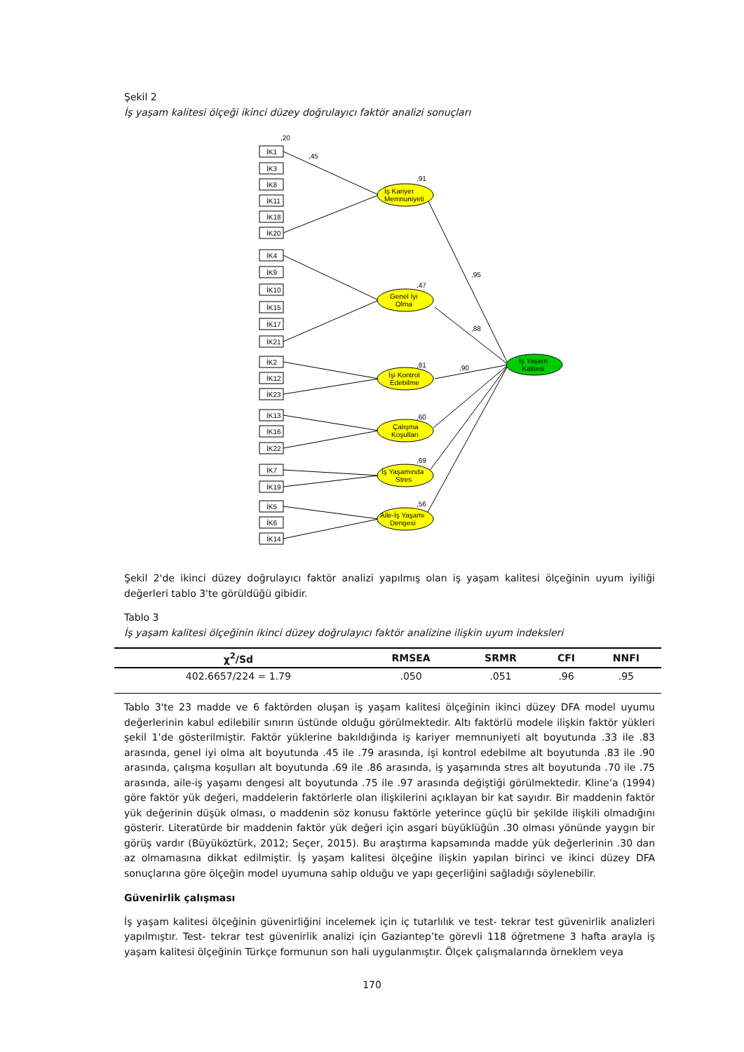Şekil 2
İş yaşam kalitesi ölçeği ikinci düzey doğrulayıcı faktör analizi sonuçları
İK1
İK3
İK8
İK11
İK18
İK20
İK4
İK9
İK10
İK15
İK17
İK21
İK2
İK12
İK23
İK13
İK16
İK22
İK7
İK19
İK5
İK6
İK14
İş Kariyer
Memnuniyeti
Genel İyi
Olma
İşi Kontrol
Edebilme
Çalışma
Koşulları
İş Yaşamında
Stres
Aile-İş Yaşamı
Dengesi
İş Yaşam
Kalitesi
,20
,45
,91
,95
,47
,88
,81
,90
,60
,69
,56
Şekil 2'de ikinci düzey doğrulayıcı faktör analizi yapılmış olan iş yaşam kalitesi ölçeğinin uyum iyiliği değerleri tablo 3'te görüldüğü gibidir.
Tablo 3
İş yaşam kalitesi ölçeğinin ikinci düzey doğrulayıcı faktör analizine ilişkin uyum indeksleri
| χ<sup>2</sup>/Sd | RMSEA | SRMR | CFI | NNFI |
| --- | --- | --- | --- | --- |
| 402.6657/224 = 1.79 | .050 | .051 | .96 | .95 |
Tablo 3'te 23 madde ve 6 faktörden oluşan iş yaşam kalitesi ölçeğinin ikinci düzey DFA model uyumu değerlerinin kabul edilebilir sınırın üstünde olduğu görülmektedir. Altı faktörlü modele ilişkin faktör yükleri şekil 1’de gösterilmiştir. Faktör yüklerine bakıldığında iş kariyer memnuniyeti alt boyutunda .33 ile .83 arasında, genel iyi olma alt boyutunda .45 ile .79 arasında, işi kontrol edebilme alt boyutunda .83 ile .90 arasında, çalışma koşulları alt boyutunda .69 ile .86 arasında, iş yaşamında stres alt boyutunda .70 ile .75 arasında, aile-iş yaşamı dengesi alt boyutunda .75 ile .97 arasında değiştiği görülmektedir. Kline’a (1994) göre faktör yük değeri, maddelerin faktörlerle olan ilişkilerini açıklayan bir kat sayıdır. Bir maddenin faktör yük değerinin düşük olması, o maddenin söz konusu faktörle yeterince güçlü bir şekilde ilişkili olmadığını gösterir. Literatürde bir maddenin faktör yük değeri için asgari büyüklüğün .30 olması yönünde yaygın bir görüş vardır (Büyüköztürk, 2012; Seçer, 2015). Bu araştırma kapsamında madde yük değerlerinin .30 dan az olmamasına dikkat edilmiştir. İş yaşam kalitesi ölçeğine ilişkin yapılan birinci ve ikinci düzey DFA sonuçlarına göre ölçeğin model uyumuna sahip olduğu ve yapı geçerliğini sağladığı söylenebilir.
Güvenirlik çalışması
İş yaşam kalitesi ölçeğinin güvenirliğini incelemek için iç tutarlılık ve test- tekrar test güvenirlik analizleri yapılmıştır. Test- tekrar test güvenirlik analizi için Gaziantep’te görevli 118 öğretmene 3 hafta arayla iş yaşam kalitesi ölçeğinin Türkçe formunun son hali uygulanmıştır. Ölçek çalışmalarında örneklem veya
170